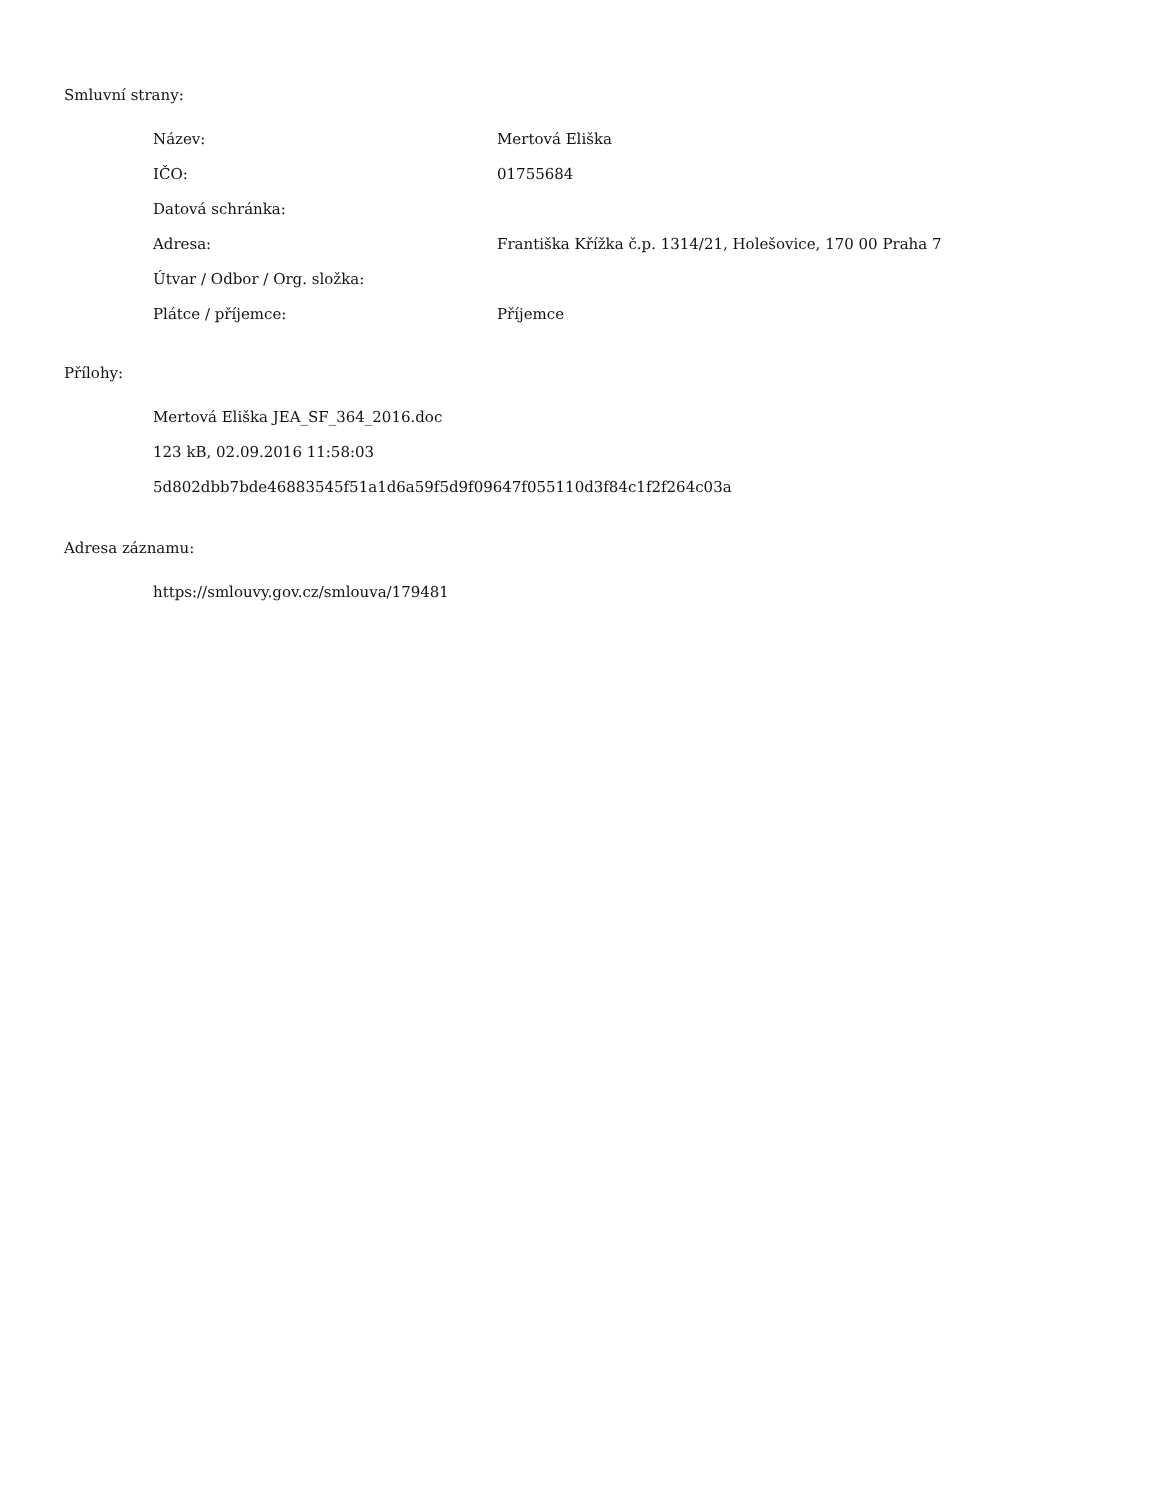Smluvní strany:
| Název: | Mertová Eliška |
| IČO: | 01755684 |
| Datová schránka: | |
| Adresa: | Františka Křížka č.p. 1314/21, Holešovice, 170 00 Praha 7 |
| Útvar / Odbor / Org. složka: | |
| Plátce / příjemce: | Příjemce |
Přílohy:
Mertová Eliška JEA_SF_364_2016.doc
123 kB, 02.09.2016 11:58:03
5d802dbb7bde46883545f51a1d6a59f5d9f09647f055110d3f84c1f2f264c03a
Adresa záznamu:
https://smlouvy.gov.cz/smlouva/179481